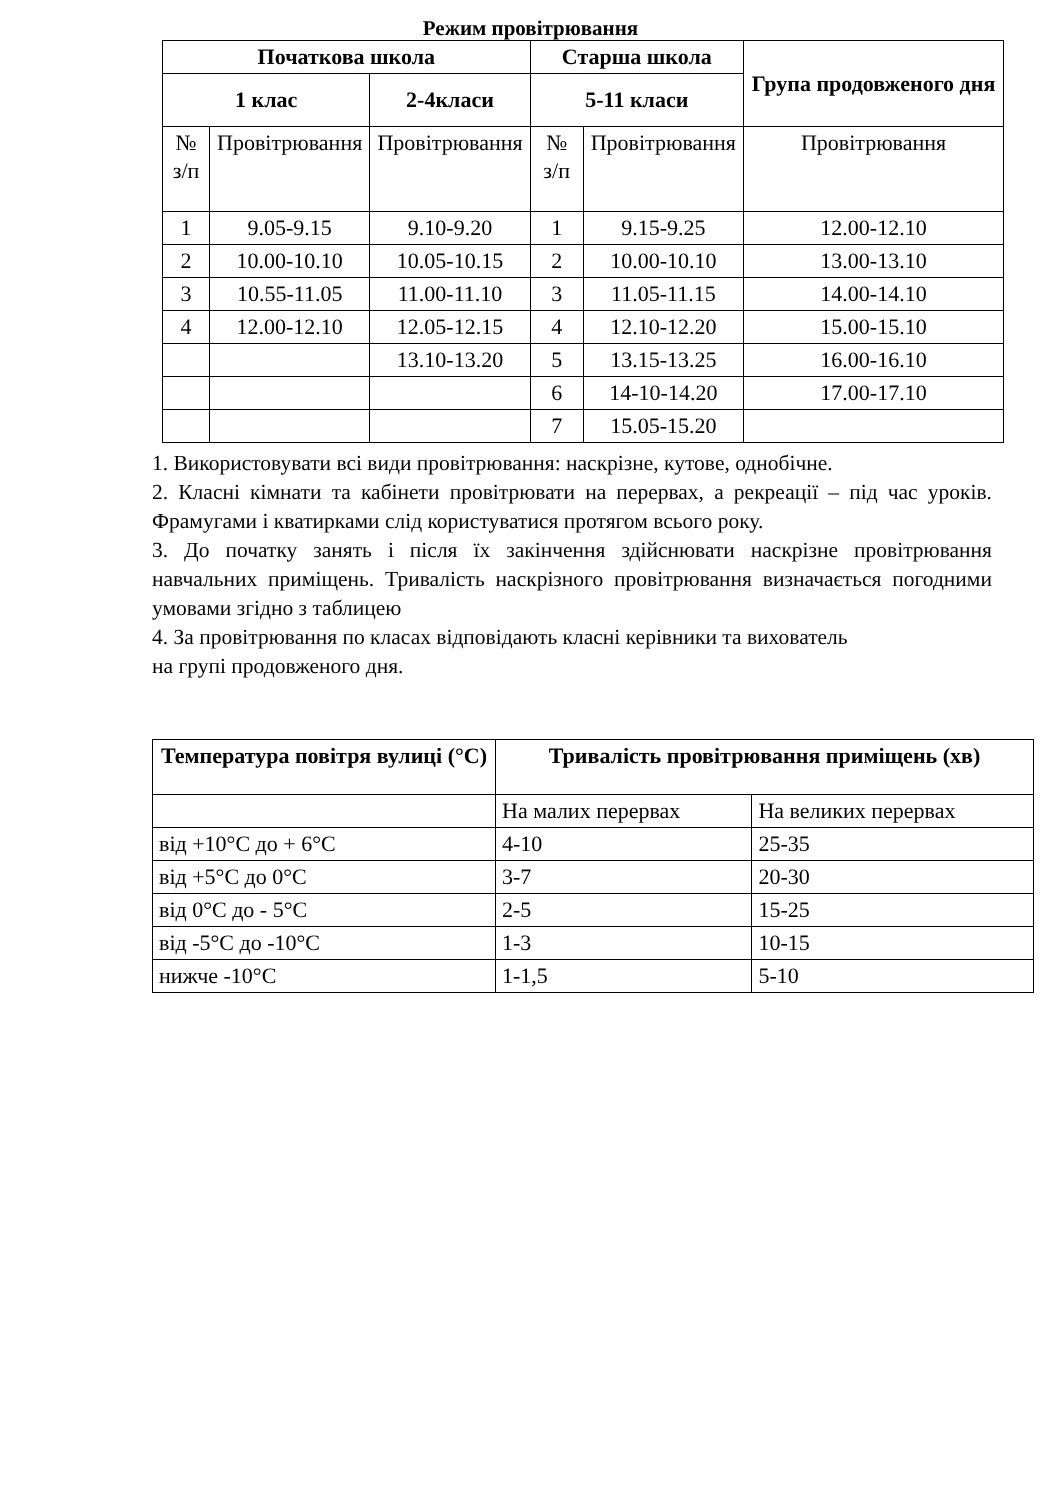Режим провітрювання
| Початкова школа | | | Старша школа | | Група продовженого дня |
| --- | --- | --- | --- | --- | --- |
| 1 клас | | 2-4класи | 5-11 класи | | |
| № з/п | Провітрювання | Провітрювання | № з/п | Провітрювання | Провітрювання |
| 1 | 9.05-9.15 | 9.10-9.20 | 1 | 9.15-9.25 | 12.00-12.10 |
| 2 | 10.00-10.10 | 10.05-10.15 | 2 | 10.00-10.10 | 13.00-13.10 |
| 3 | 10.55-11.05 | 11.00-11.10 | 3 | 11.05-11.15 | 14.00-14.10 |
| 4 | 12.00-12.10 | 12.05-12.15 | 4 | 12.10-12.20 | 15.00-15.10 |
| | | 13.10-13.20 | 5 | 13.15-13.25 | 16.00-16.10 |
| | | | 6 | 14-10-14.20 | 17.00-17.10 |
| | | | 7 | 15.05-15.20 | |
1. Використовувати всі види провітрювання: наскрізне, кутове, однобічне.
2. Класні кімнати та кабінети провітрювати на перервах, а рекреації – під час уроків. Фрамугами і кватирками слід користуватися протягом всього року.
3. До початку занять і після їх закінчення здійснювати наскрізне провітрювання навчальних приміщень. Тривалість наскрізного провітрювання визначається погодними умовами згідно з таблицею
4. За провітрювання по класах відповідають класні керівники та вихователь
на групі продовженого дня.
| Температура повітря вулиці (°С) | Тривалість провітрювання приміщень (хв) | |
| --- | --- | --- |
| | На малих перервах | На великих перервах |
| від +10°С до + 6°С | 4-10 | 25-35 |
| від +5°С до 0°С | 3-7 | 20-30 |
| від 0°С до - 5°С | 2-5 | 15-25 |
| від -5°С до -10°С | 1-3 | 10-15 |
| нижче -10°С | 1-1,5 | 5-10 |